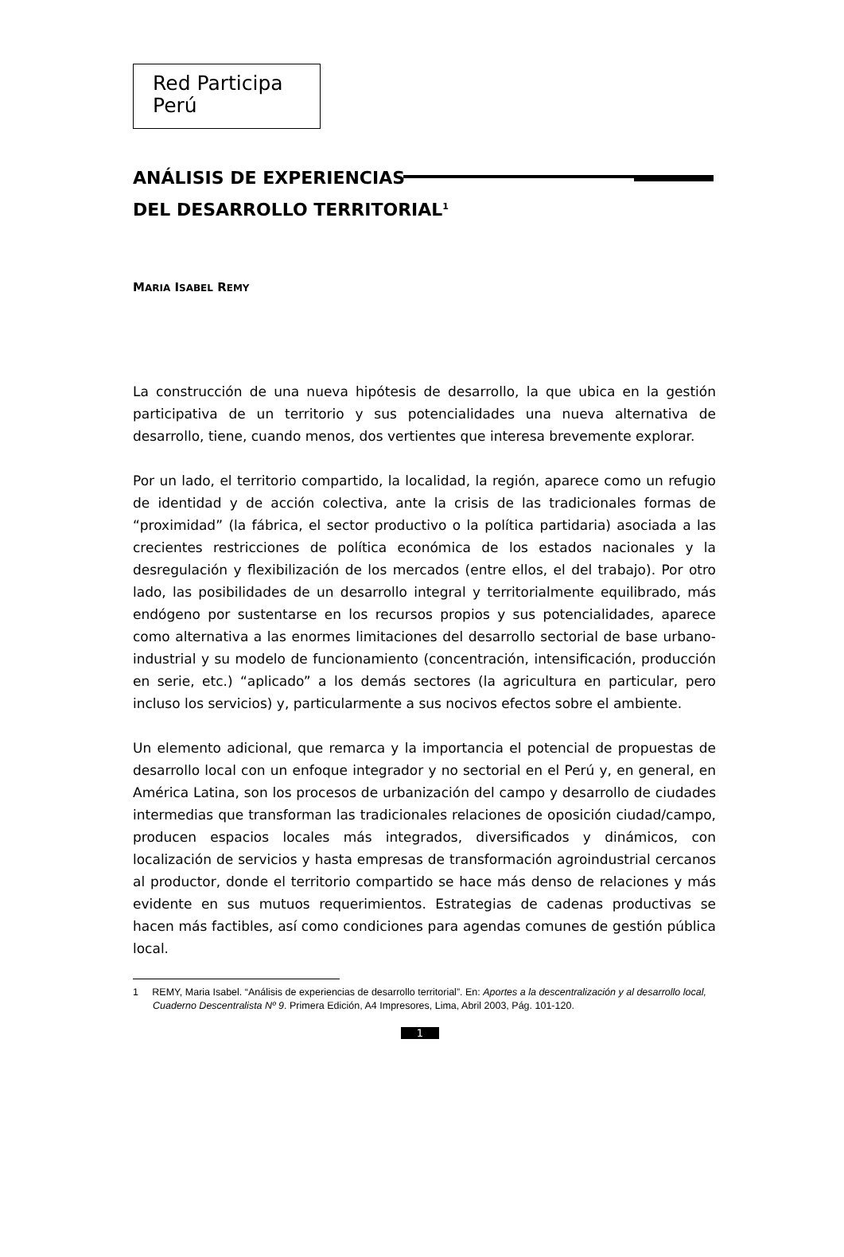Red Participa
Perú
ANÁLISIS DE EXPERIENCIAS
DEL DESARROLLO TERRITORIAL<sup>1</sup>
MARIA ISABEL REMY
La construcción de una nueva hipótesis de desarrollo, la que ubica en la gestión participativa de un territorio y sus potencialidades una nueva alternativa de desarrollo, tiene, cuando menos, dos vertientes que interesa brevemente explorar.
Por un lado, el territorio compartido, la localidad, la región, aparece como un refugio de identidad y de acción colectiva, ante la crisis de las tradicionales formas de “proximidad” (la fábrica, el sector productivo o la política partidaria) asociada a las crecientes restricciones de política económica de los estados nacionales y la desregulación y flexibilización de los mercados (entre ellos, el del trabajo). Por otro lado, las posibilidades de un desarrollo integral y territorialmente equilibrado, más endógeno por sustentarse en los recursos propios y sus potencialidades, aparece como alternativa a las enormes limitaciones del desarrollo sectorial de base urbano-industrial y su modelo de funcionamiento (concentración, intensificación, producción en serie, etc.) “aplicado” a los demás sectores (la agricultura en particular, pero incluso los servicios) y, particularmente a sus nocivos efectos sobre el ambiente.
Un elemento adicional, que remarca y la importancia el potencial de propuestas de desarrollo local con un enfoque integrador y no sectorial en el Perú y, en general, en América Latina, son los procesos de urbanización del campo y desarrollo de ciudades intermedias que transforman las tradicionales relaciones de oposición ciudad/campo, producen espacios locales más integrados, diversificados y dinámicos, con localización de servicios y hasta empresas de transformación agroindustrial cercanos al productor, donde el territorio compartido se hace más denso de relaciones y más evidente en sus mutuos requerimientos. Estrategias de cadenas productivas se hacen más factibles, así como condiciones para agendas comunes de gestión pública local.
1 REMY, Maria Isabel. “Análisis de experiencias de desarrollo territorial”. En: Aportes a la descentralización y al desarrollo local, Cuaderno Descentralista Nº 9. Primera Edición, A4 Impresores, Lima, Abril 2003, Pág. 101-120.
1